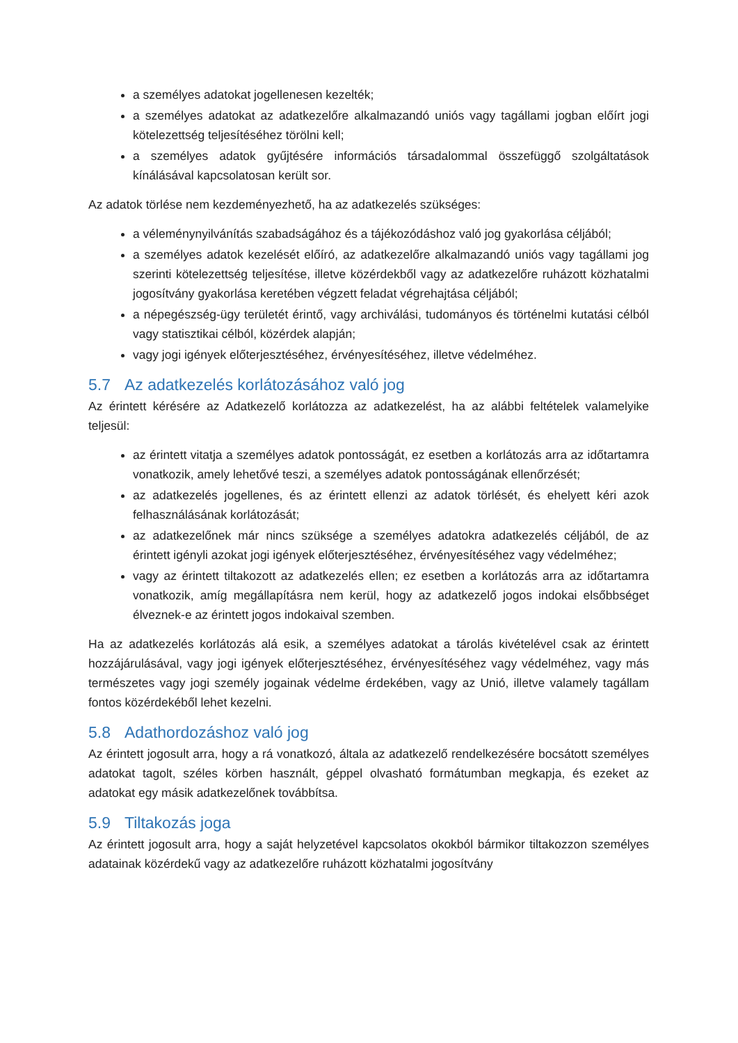a személyes adatokat jogellenesen kezelték;
a személyes adatokat az adatkezelőre alkalmazandó uniós vagy tagállami jogban előírt jogi kötelezettség teljesítéséhez törölni kell;
a személyes adatok gyűjtésére információs társadalommal összefüggő szolgáltatások kínálásával kapcsolatosan került sor.
Az adatok törlése nem kezdeményezhető, ha az adatkezelés szükséges:
a véleménynyilvánítás szabadságához és a tájékozódáshoz való jog gyakorlása céljából;
a személyes adatok kezelését előíró, az adatkezelőre alkalmazandó uniós vagy tagállami jog szerinti kötelezettség teljesítése, illetve közérdekből vagy az adatkezelőre ruházott közhatalmi jogosítvány gyakorlása keretében végzett feladat végrehajtása céljából;
a népegészség-ügy területét érintő, vagy archiválási, tudományos és történelmi kutatási célból vagy statisztikai célból, közérdek alapján;
vagy jogi igények előterjesztéséhez, érvényesítéséhez, illetve védelméhez.
5.7 Az adatkezelés korlátozásához való jog
Az érintett kérésére az Adatkezelő korlátozza az adatkezelést, ha az alábbi feltételek valamelyike teljesül:
az érintett vitatja a személyes adatok pontosságát, ez esetben a korlátozás arra az időtartamra vonatkozik, amely lehetővé teszi, a személyes adatok pontosságának ellenőrzését;
az adatkezelés jogellenes, és az érintett ellenzi az adatok törlését, és ehelyett kéri azok felhasználásának korlátozását;
az adatkezelőnek már nincs szüksége a személyes adatokra adatkezelés céljából, de az érintett igényli azokat jogi igények előterjesztéséhez, érvényesítéséhez vagy védelméhez;
vagy az érintett tiltakozott az adatkezelés ellen; ez esetben a korlátozás arra az időtartamra vonatkozik, amíg megállapításra nem kerül, hogy az adatkezelő jogos indokai elsőbbséget élveznek-e az érintett jogos indokaival szemben.
Ha az adatkezelés korlátozás alá esik, a személyes adatokat a tárolás kivételével csak az érintett hozzájárulásával, vagy jogi igények előterjesztéséhez, érvényesítéséhez vagy védelméhez, vagy más természetes vagy jogi személy jogainak védelme érdekében, vagy az Unió, illetve valamely tagállam fontos közérdekéből lehet kezelni.
5.8 Adathordozáshoz való jog
Az érintett jogosult arra, hogy a rá vonatkozó, általa az adatkezelő rendelkezésére bocsátott személyes adatokat tagolt, széles körben használt, géppel olvasható formátumban megkapja, és ezeket az adatokat egy másik adatkezelőnek továbbítsa.
5.9 Tiltakozás joga
Az érintett jogosult arra, hogy a saját helyzetével kapcsolatos okokból bármikor tiltakozzon személyes adatainak közérdekű vagy az adatkezelőre ruházott közhatalmi jogosítvány